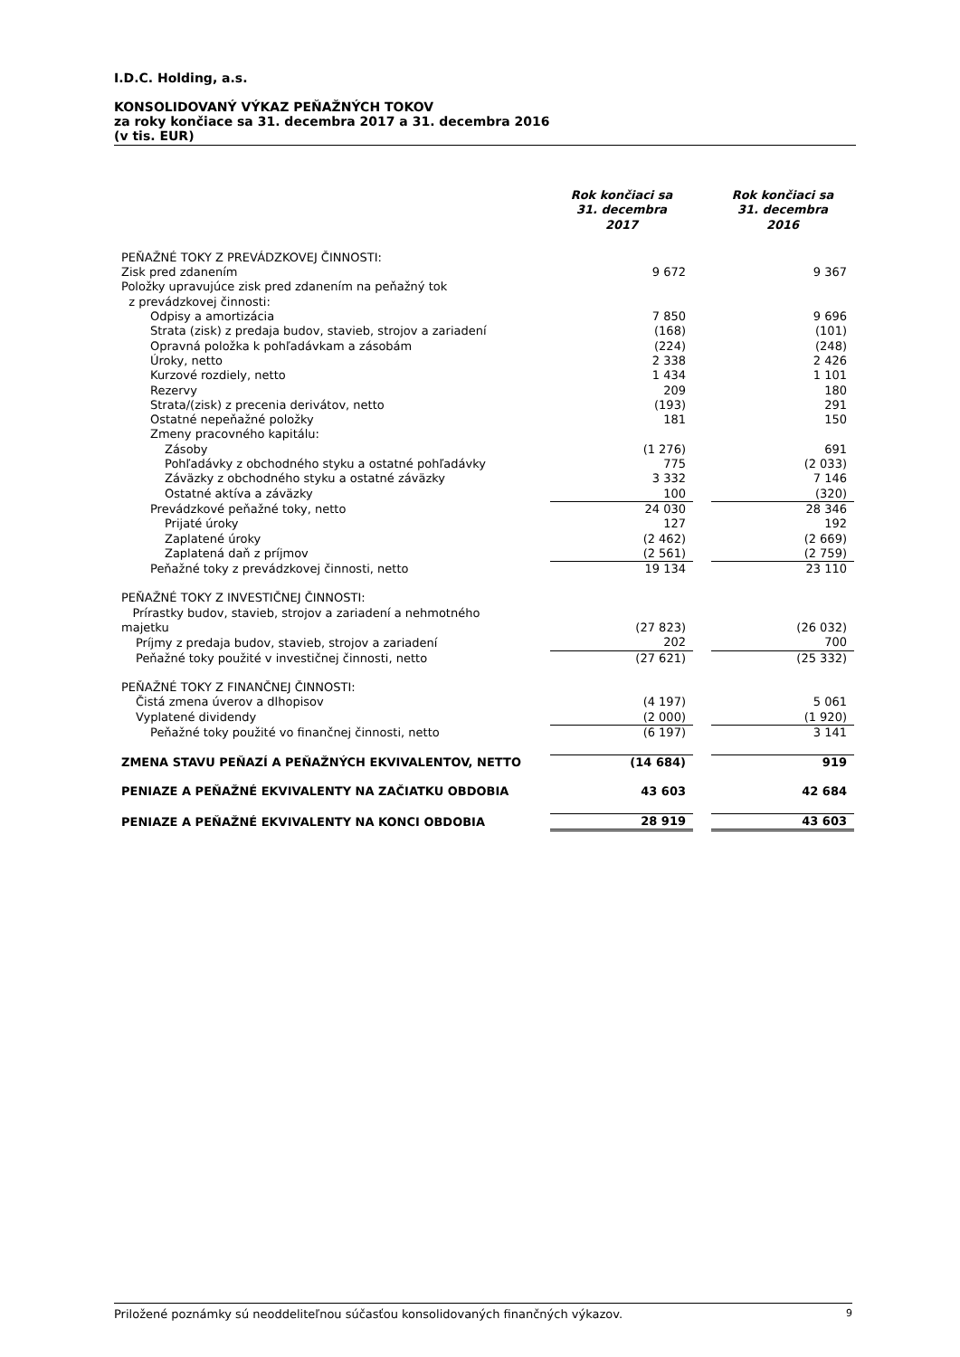I.D.C. Holding, a.s.
KONSOLIDOVANÝ VÝKAZ PEŇAŽNÝCH TOKOV
za roky končiace sa 31. decembra 2017 a 31. decembra 2016
(v tis. EUR)
| | Rok končiaci sa 31. decembra 2017 | | Rok končiaci sa 31. decembra 2016 |
| --- | --- | --- | --- |
| PEŇAŽNÉ TOKY Z PREVÁDZKOVEJ ČINNOSTI: | | | |
| Zisk pred zdanením | 9 672 | | 9 367 |
| Položky upravujúce zisk pred zdanením na peňažný tok z prevádzkovej činnosti: | | | |
| Odpisy a amortizácia | 7 850 | | 9 696 |
| Strata (zisk) z predaja budov, stavieb, strojov a zariadení | (168) | | (101) |
| Opravná položka k pohľadávkam a zásobám | (224) | | (248) |
| Úroky, netto | 2 338 | | 2 426 |
| Kurzové rozdiely, netto | 1 434 | | 1 101 |
| Rezervy | 209 | | 180 |
| Strata/(zisk) z precenia derivátov, netto | (193) | | 291 |
| Ostatné nepeňažné položky | 181 | | 150 |
| Zmeny pracovného kapitálu: | | | |
| Zásoby | (1 276) | | 691 |
| Pohľadávky z obchodného styku a ostatné pohľadávky | 775 | | (2 033) |
| Záväzky z obchodného styku a ostatné záväzky | 3 332 | | 7 146 |
| Ostatné aktíva a záväzky | 100 | | (320) |
| Prevádzkové peňažné toky, netto | 24 030 | | 28 346 |
| Prijaté úroky | 127 | | 192 |
| Zaplatené úroky | (2 462) | | (2 669) |
| Zaplatená daň z príjmov | (2 561) | | (2 759) |
| Peňažné toky z prevádzkovej činnosti, netto | 19 134 | | 23 110 |
| PEŇAŽNÉ TOKY Z INVESTIČNEJ ČINNOSTI: | | | |
| Prírastky budov, stavieb, strojov a zariadení a nehmotného majetku | (27 823) | | (26 032) |
| Príjmy z predaja budov, stavieb, strojov a zariadení | 202 | | 700 |
| Peňažné toky použité v investičnej činnosti, netto | (27 621) | | (25 332) |
| PEŇAŽNÉ TOKY Z FINANČNEJ ČINNOSTI: | | | |
| Čistá zmena úverov a dlhopisov | (4 197) | | 5 061 |
| Vyplatené dividendy | (2 000) | | (1 920) |
| Peňažné toky použité vo finančnej činnosti, netto | (6 197) | | 3 141 |
| ZMENA STAVU PEŇAZÍ A PEŇAŽNÝCH EKVIVALENTOV, NETTO | (14 684) | | 919 |
| PENIAZE A PEŇAŽNÉ EKVIVALENTY NA ZAČIATKU OBDOBIA | 43 603 | | 42 684 |
| PENIAZE A PEŇAŽNÉ EKVIVALENTY NA KONCI OBDOBIA | 28 919 | | 43 603 |
Priložené poznámky sú neoddeliteľnou súčasťou konsolidovaných finančných výkazov. 9